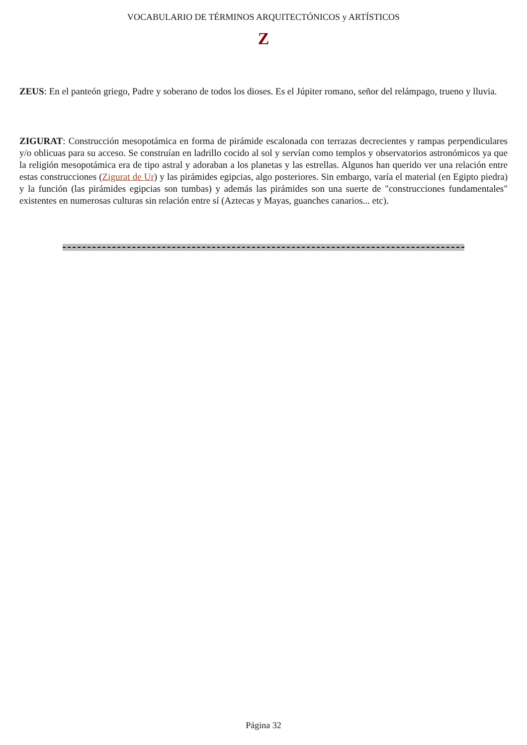VOCABULARIO DE TÉRMINOS ARQUITECTÓNICOS y ARTÍSTICOS
Z
ZEUS: En el panteón griego, Padre y soberano de todos los dioses. Es el Júpiter romano, señor del relámpago, trueno y lluvia.
ZIGURAT: Construcción mesopotámica en forma de pirámide escalonada con terrazas decrecientes y rampas perpendiculares y/o oblicuas para su acceso. Se construían en ladrillo cocido al sol y servían como templos y observatorios astronómicos ya que la religión mesopotámica era de tipo astral y adoraban a los planetas y las estrellas. Algunos han querido ver una relación entre estas construcciones (Zigurat de Ur) y las pirámides egipcias, algo posteriores. Sin embargo, varía el material (en Egipto piedra) y la función (las pirámides egipcias son tumbas) y además las pirámides son una suerte de "construcciones fundamentales" existentes en numerosas culturas sin relación entre sí (Aztecas y Mayas, guanches canarios... etc).
Página 32